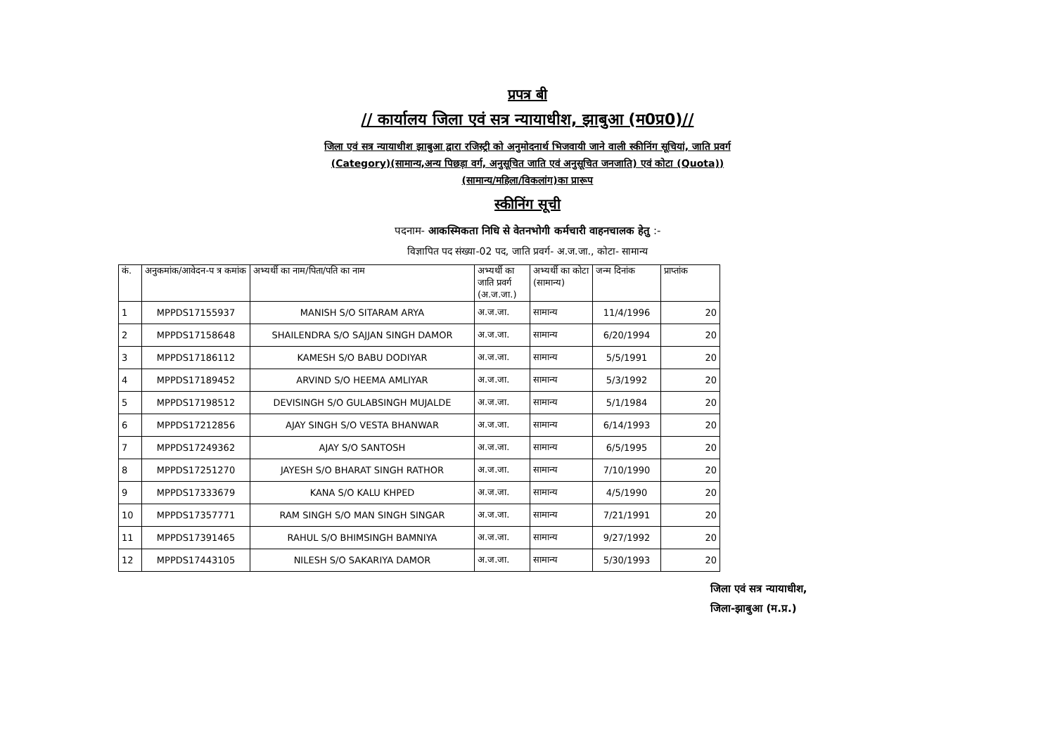प्रपत्र बी
// कार्यालय जिला एवं सत्र न्यायाधीश, झाबुआ (म0प्र0)//
जिला एवं सत्र न्यायाधीश झाबुआ द्वारा रजिस्ट्री को अनुमोदनार्थ भिजवायी जाने वाली स्कीनिंग सूचियां, जाति प्रवर्ग
(Category)(सामान्य,अन्य पिछड़ा वर्ग, अनुसूचित जाति एवं अनुसूचित जनजाति) एवं कोटा (Quota))
(सामान्य/महिला/विकलांग)का प्रारूप
स्कीनिंग सूची
पदनाम- आकस्मिकता निधि से वेतनभोगी कर्मचारी वाहनचालक हेतु :-
विज्ञापित पद संख्या-02 पद, जाति प्रवर्ग- अ.ज.जा., कोटा- सामान्य
| कं. | अनुकमांक/आवेदन-प त्र कमांक | अभ्यर्थी का नाम/पिता/पति का नाम | अभ्यर्थी का जाति प्रवर्ग (अ.ज.जा.) | अभ्यर्थी का कोटा (सामान्य) | जन्म दिनांक | प्राप्तांक |
| --- | --- | --- | --- | --- | --- | --- |
| 1 | MPPDS17155937 | MANISH S/O SITARAM ARYA | अ.ज.जा. | सामान्य | 11/4/1996 | 20 |
| 2 | MPPDS17158648 | SHAILENDRA S/O SAJJAN SINGH DAMOR | अ.ज.जा. | सामान्य | 6/20/1994 | 20 |
| 3 | MPPDS17186112 | KAMESH S/O BABU DODIYAR | अ.ज.जा. | सामान्य | 5/5/1991 | 20 |
| 4 | MPPDS17189452 | ARVIND S/O HEEMA AMLIYAR | अ.ज.जा. | सामान्य | 5/3/1992 | 20 |
| 5 | MPPDS17198512 | DEVISINGH S/O GULABSINGH MUJALDE | अ.ज.जा. | सामान्य | 5/1/1984 | 20 |
| 6 | MPPDS17212856 | AJAY SINGH S/O VESTA BHANWAR | अ.ज.जा. | सामान्य | 6/14/1993 | 20 |
| 7 | MPPDS17249362 | AJAY S/O SANTOSH | अ.ज.जा. | सामान्य | 6/5/1995 | 20 |
| 8 | MPPDS17251270 | JAYESH S/O BHARAT SINGH RATHOR | अ.ज.जा. | सामान्य | 7/10/1990 | 20 |
| 9 | MPPDS17333679 | KANA S/O KALU KHPED | अ.ज.जा. | सामान्य | 4/5/1990 | 20 |
| 10 | MPPDS17357771 | RAM SINGH S/O MAN SINGH SINGAR | अ.ज.जा. | सामान्य | 7/21/1991 | 20 |
| 11 | MPPDS17391465 | RAHUL S/O BHIMSINGH BAMNIYA | अ.ज.जा. | सामान्य | 9/27/1992 | 20 |
| 12 | MPPDS17443105 | NILESH S/O SAKARIYA DAMOR | अ.ज.जा. | सामान्य | 5/30/1993 | 20 |
जिला एवं सत्र न्यायाधीश,
जिला-झाबुआ (म.प्र.)